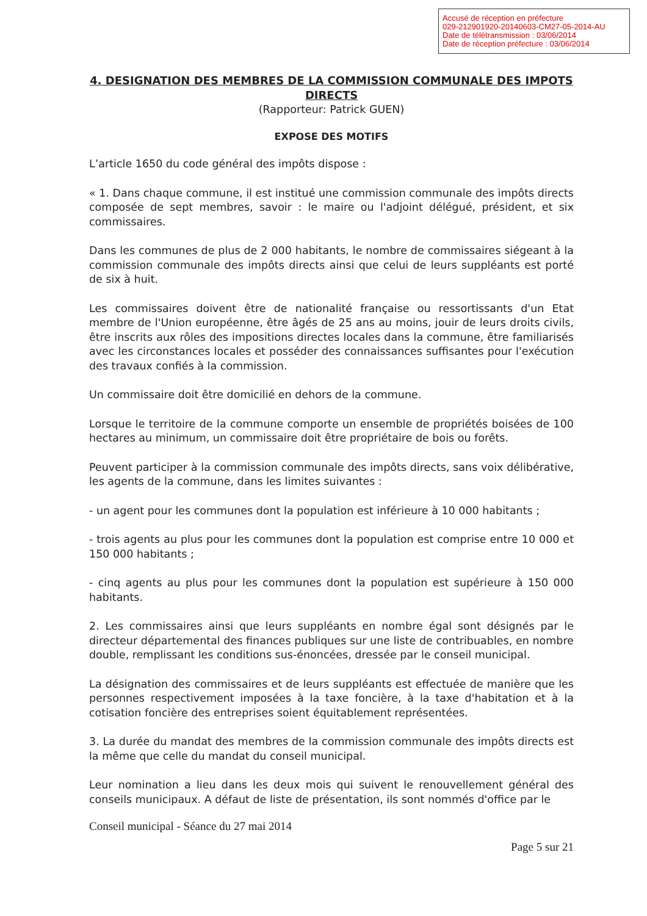Accusé de réception en préfecture
029-212901920-20140603-CM27-05-2014-AU
Date de télétransmission : 03/06/2014
Date de réception préfecture : 03/06/2014
4. DESIGNATION DES MEMBRES DE LA COMMISSION COMMUNALE DES IMPOTS DIRECTS
(Rapporteur: Patrick GUEN)
EXPOSE DES MOTIFS
L’article 1650 du code général des impôts dispose :
« 1. Dans chaque commune, il est institué une commission communale des impôts directs composée de sept membres, savoir : le maire ou l'adjoint délégué, président, et six commissaires.
Dans les communes de plus de 2 000 habitants, le nombre de commissaires siégeant à la commission communale des impôts directs ainsi que celui de leurs suppléants est porté de six à huit.
Les commissaires doivent être de nationalité française ou ressortissants d'un Etat membre de l'Union européenne, être âgés de 25 ans au moins, jouir de leurs droits civils, être inscrits aux rôles des impositions directes locales dans la commune, être familiarisés avec les circonstances locales et posséder des connaissances suffisantes pour l'exécution des travaux confiés à la commission.
Un commissaire doit être domicilié en dehors de la commune.
Lorsque le territoire de la commune comporte un ensemble de propriétés boisées de 100 hectares au minimum, un commissaire doit être propriétaire de bois ou forêts.
Peuvent participer à la commission communale des impôts directs, sans voix délibérative, les agents de la commune, dans les limites suivantes :
- un agent pour les communes dont la population est inférieure à 10 000 habitants ;
- trois agents au plus pour les communes dont la population est comprise entre 10 000 et 150 000 habitants ;
- cinq agents au plus pour les communes dont la population est supérieure à 150 000 habitants.
2. Les commissaires ainsi que leurs suppléants en nombre égal sont désignés par le directeur départemental des finances publiques sur une liste de contribuables, en nombre double, remplissant les conditions sus-énoncées, dressée par le conseil municipal.
La désignation des commissaires et de leurs suppléants est effectuée de manière que les personnes respectivement imposées à la taxe foncière, à la taxe d'habitation et à la cotisation foncière des entreprises soient équitablement représentées.
3. La durée du mandat des membres de la commission communale des impôts directs est la même que celle du mandat du conseil municipal.
Leur nomination a lieu dans les deux mois qui suivent le renouvellement général des conseils municipaux. A défaut de liste de présentation, ils sont nommés d'office par le
Conseil municipal - Séance du 27 mai 2014
Page 5 sur 21